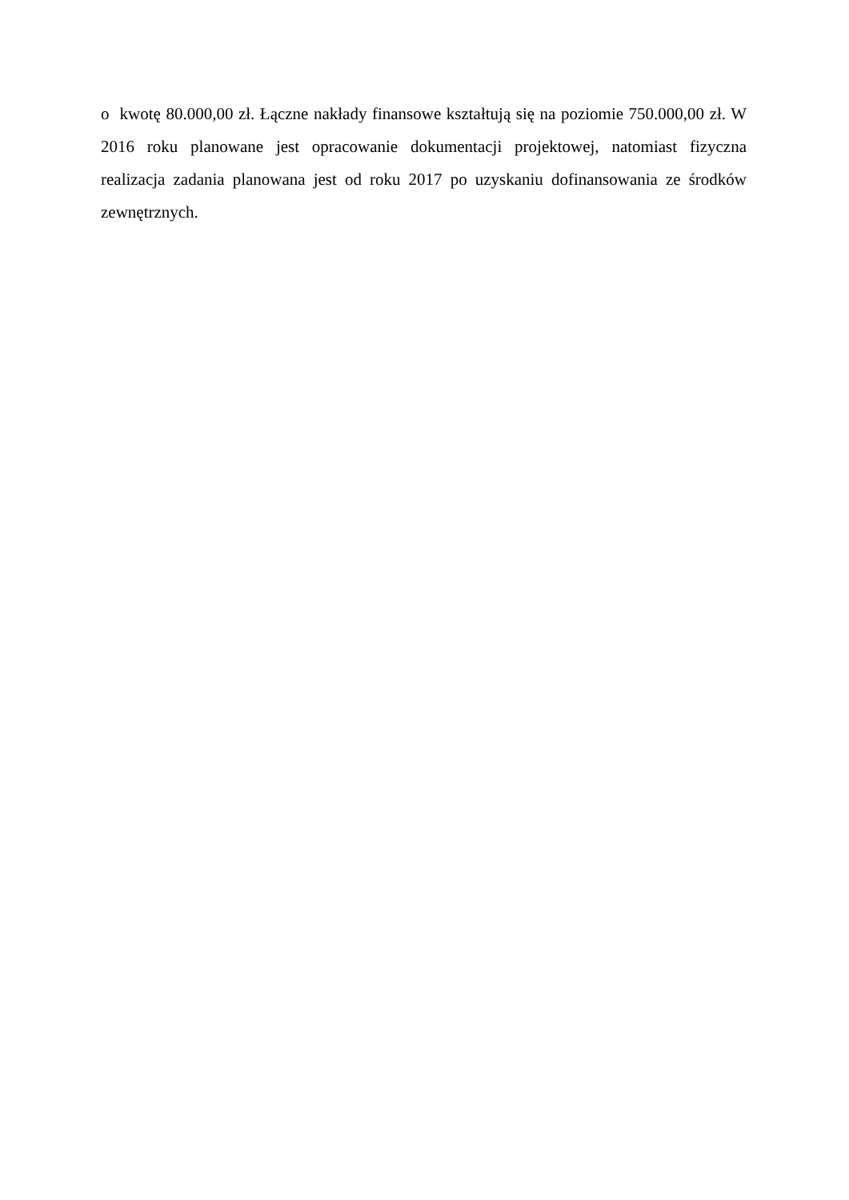o kwotę 80.000,00 zł. Łączne nakłady finansowe kształtują się na poziomie 750.000,00 zł. W 2016 roku planowane jest opracowanie dokumentacji projektowej, natomiast fizyczna realizacja zadania planowana jest od roku 2017 po uzyskaniu dofinansowania ze środków zewnętrznych.